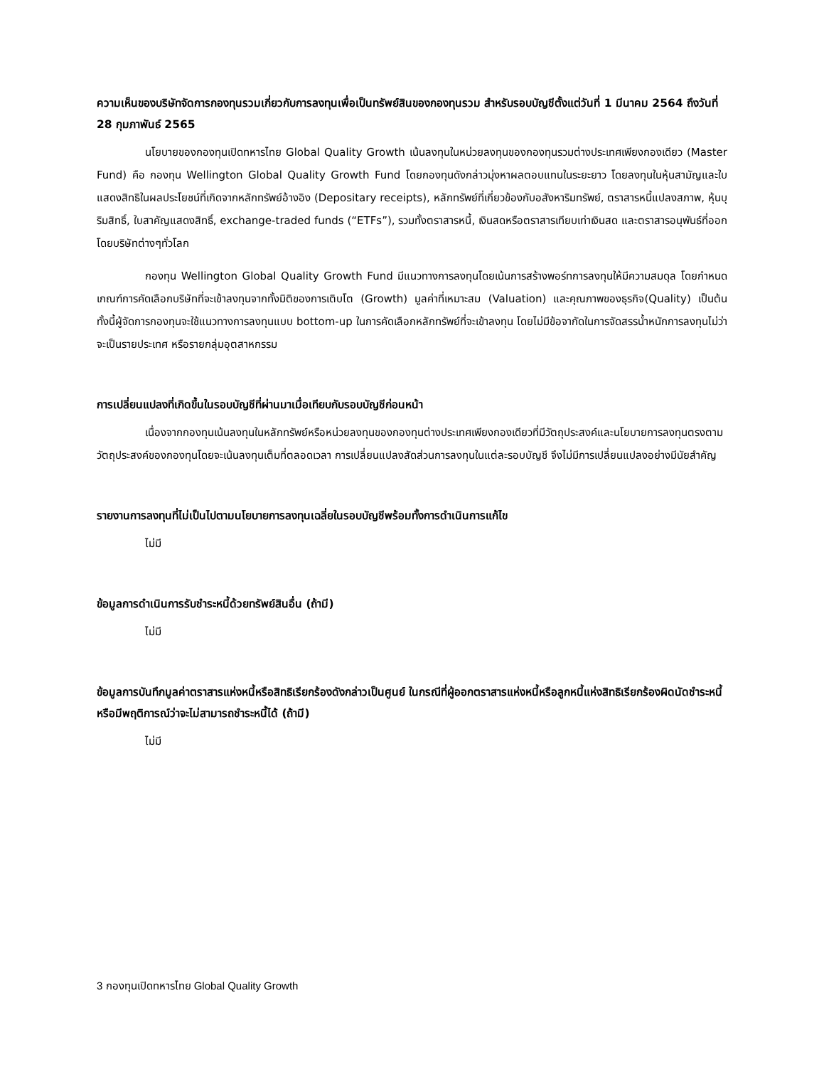ความเห็นของบริษัทจัดการกองทุนรวมเกี่ยวกับการลงทุนเพื่อเป็นทรัพย์สินของกองทุนรวม สำหรับรอบบัญชีตั้งแต่วันที่ 1 มีนาคม 2564 ถึงวันที่ 28 กุมภาพันธ์ 2565
นโยบายของกองทุนเปิดทหารไทย Global Quality Growth เน้นลงทุนในหน่วยลงทุนของกองทุนรวมต่างประเทศเพียงกองเดียว (Master Fund) คือ กองทุน Wellington Global Quality Growth Fund โดยกองทุนดังกล่าวมุ่งหาผลตอบแทนในระยะยาว โดยลงทุนในหุ้นสามัญและใบแสดงสิทธิในผลประโยชน์ที่เกิดจากหลักทรัพย์อ้างอิง (Depositary receipts), หลักทรัพย์ที่เกี่ยวข้องกับอสังหาริมทรัพย์, ตราสารหนี้แปลงสภาพ, หุ้นบุริมสิทธิ์, ใบสาคัญแสดงสิทธิ์, exchange-traded funds (“ETFs”), รวมทั้งตราสารหนี้, เงินสดหรือตราสารเทียบเท่าเงินสด และตราสารอนุพันธ์ที่ออกโดยบริษัทต่างๆทั่วโลก
กองทุน Wellington Global Quality Growth Fund มีแนวทางการลงทุนโดยเน้นการสร้างพอร์ทการลงทุนให้มีความสมดุล โดยกำหนดเกณฑ์การคัดเลือกบริษัทที่จะเข้าลงทุนจากทั้งมิติของการเติบโต (Growth) มูลค่าที่เหมาะสม (Valuation) และคุณภาพของธุรกิจ(Quality) เป็นต้น ทั้งนี้ผู้จัดการกองทุนจะใช้แนวทางการลงทุนแบบ bottom-up ในการคัดเลือกหลักทรัพย์ที่จะเข้าลงทุน โดยไม่มีข้อจากัดในการจัดสรรน้ำหนักการลงทุนไม่ว่าจะเป็นรายประเทศ หรือรายกลุ่มอุตสาหกรรม
การเปลี่ยนแปลงที่เกิดขึ้นในรอบบัญชีที่ผ่านมาเมื่อเทียบกับรอบบัญชีก่อนหน้า
เนื่องจากกองทุนเน้นลงทุนในหลักทรัพย์หรือหน่วยลงทุนของกองทุนต่างประเทศเพียงกองเดียวที่มีวัตถุประสงค์และนโยบายการลงทุนตรงตามวัตถุประสงค์ของกองทุนโดยจะเน้นลงทุนเต็มที่ตลอดเวลา การเปลี่ยนแปลงสัดส่วนการลงทุนในแต่ละรอบบัญชี จึงไม่มีการเปลี่ยนแปลงอย่างมีนัยสำคัญ
รายงานการลงทุนที่ไม่เป็นไปตามนโยบายการลงทุนเฉลี่ยในรอบบัญชีพร้อมทั้งการดำเนินการแก้ไข
ไม่มี
ข้อมูลการดำเนินการรับชำระหนี้ด้วยทรัพย์สินอื่น (ถ้ามี)
ไม่มี
ข้อมูลการบันทึกมูลค่าตราสารแห่งหนี้หรือสิทธิเรียกร้องดังกล่าวเป็นศูนย์ ในกรณีที่ผู้ออกตราสารแห่งหนี้หรือลูกหนี้แห่งสิทธิเรียกร้องผิดนัดชำระหนี้หรือมีพฤติการณ์ว่าจะไม่สามารถชำระหนี้ได้ (ถ้ามี)
ไม่มี
3 กองทุนเปิดทหารไทย Global Quality Growth